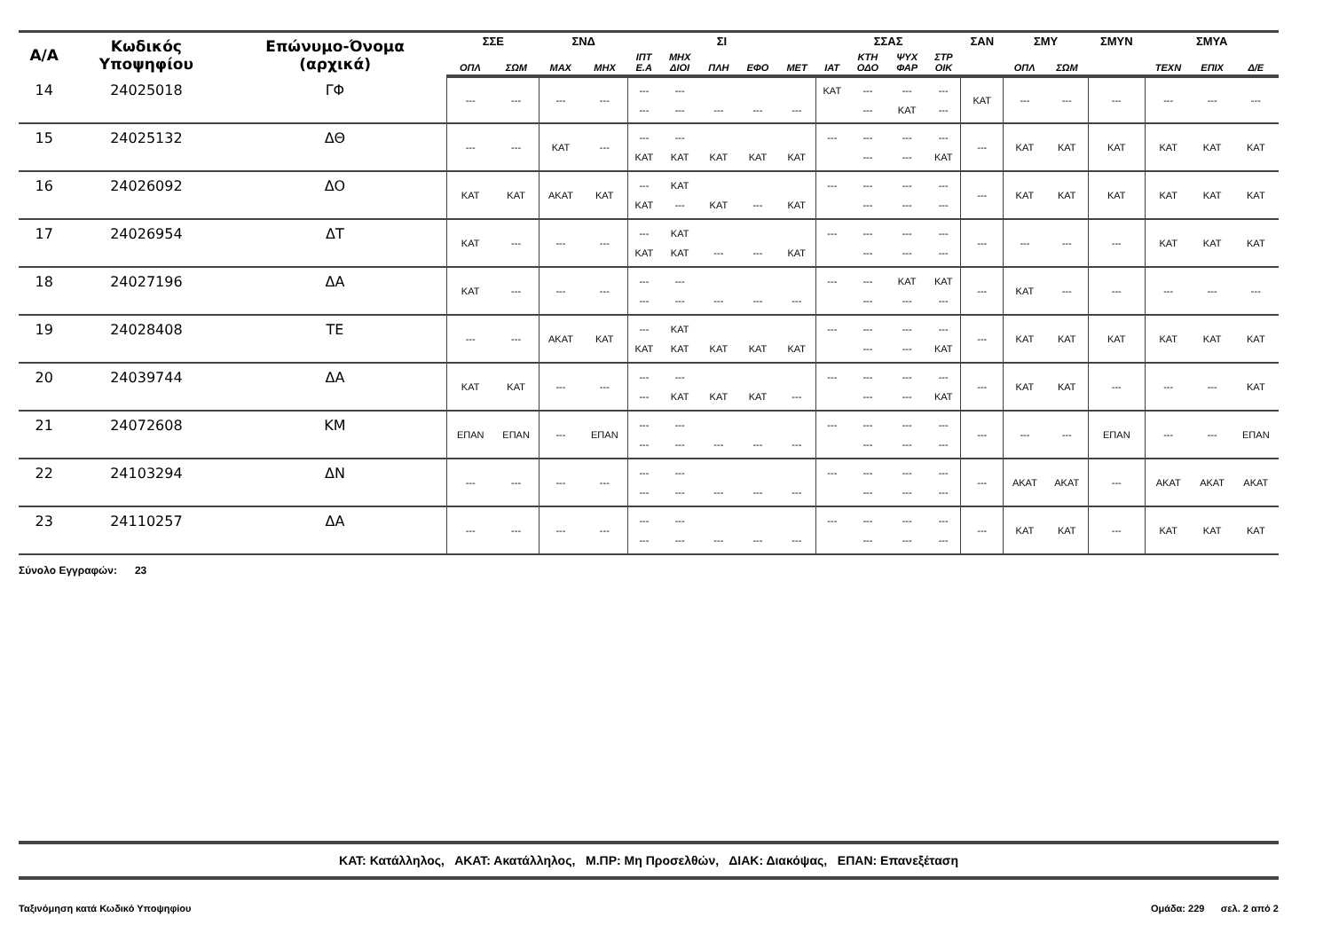| Α/Α | Κωδικός Υποψηφίου | Επώνυμο-Όνομα (αρχικά) | ΣΣΕ | | ΣΝΔ | | ΣΙ | | | | | ΣΣΑΣ | | | | ΣΑΝ | ΣΜΥ | | ΣΜΥΝ | ΣΜΥΑ | | |
| --- | --- | --- | --- | --- | --- | --- | --- | --- | --- | --- | --- | --- | --- | --- | --- | --- | --- | --- | --- | --- | --- | --- |
| | | | ΟΠΛ | ΣΩΜ | ΜΑΧ | ΜΗΧ | ΙΠΤ Ε.Α | ΜΗΧ ΔΙΟΙ | ΠΛΗ | ΕΦΟ | ΜΕΤ | ΙΑΤ | ΚΤΗ ΟΔΟ | ΨΥΧ ΦΑΡ | ΣΤΡ ΟΙΚ | | ΟΠΛ | ΣΩΜ | | ΤΕΧΝ | ΕΠΙΧ | Δ/Ε |
| 14 | 24025018 | ΓΦ | --- | --- | --- | --- | --- --- | --- --- | --- | --- | --- | ΚΑΤ | --- --- | --- ΚΑΤ | --- --- | ΚΑΤ | --- | --- | --- | --- | --- | --- |
| 15 | 24025132 | ΔΘ | --- | --- | ΚΑΤ | --- | --- ΚΑΤ | --- ΚΑΤ | ΚΑΤ | ΚΑΤ | ΚΑΤ | --- | --- --- | --- --- | --- ΚΑΤ | --- | ΚΑΤ | ΚΑΤ | ΚΑΤ | ΚΑΤ | ΚΑΤ | ΚΑΤ |
| 16 | 24026092 | ΔΟ | ΚΑΤ | ΚΑΤ | ΑΚΑΤ | ΚΑΤ | --- ΚΑΤ | ΚΑΤ --- | ΚΑΤ | --- | ΚΑΤ | --- | --- --- | --- --- | --- --- | --- | ΚΑΤ | ΚΑΤ | ΚΑΤ | ΚΑΤ | ΚΑΤ | ΚΑΤ |
| 17 | 24026954 | ΔΤ | ΚΑΤ | --- | --- | --- | --- ΚΑΤ | ΚΑΤ ΚΑΤ | --- | --- | ΚΑΤ | --- | --- --- | --- --- | --- --- | --- | --- | --- | --- | ΚΑΤ | ΚΑΤ | ΚΑΤ |
| 18 | 24027196 | ΔΑ | ΚΑΤ | --- | --- | --- | --- --- | --- --- | --- | --- | --- | --- | --- --- | ΚΑΤ --- | ΚΑΤ --- | --- | ΚΑΤ | --- | --- | --- | --- | --- |
| 19 | 24028408 | ΤΕ | --- | --- | ΑΚΑΤ | ΚΑΤ | --- ΚΑΤ | ΚΑΤ ΚΑΤ | ΚΑΤ | ΚΑΤ | ΚΑΤ | --- | --- --- | --- --- | --- ΚΑΤ | --- | ΚΑΤ | ΚΑΤ | ΚΑΤ | ΚΑΤ | ΚΑΤ | ΚΑΤ |
| 20 | 24039744 | ΔΑ | ΚΑΤ | ΚΑΤ | --- | --- | --- --- | --- ΚΑΤ | ΚΑΤ | ΚΑΤ | --- | --- | --- --- | --- --- | --- ΚΑΤ | --- | ΚΑΤ | ΚΑΤ | --- | --- | --- | ΚΑΤ |
| 21 | 24072608 | ΚΜ | ΕΠΑΝ | ΕΠΑΝ | --- | ΕΠΑΝ | --- --- | --- --- | --- | --- | --- | --- | --- --- | --- --- | --- --- | --- | --- | --- | ΕΠΑΝ | --- | --- | ΕΠΑΝ |
| 22 | 24103294 | ΔΝ | --- | --- | --- | --- | --- --- | --- --- | --- | --- | --- | --- | --- --- | --- --- | --- --- | --- | ΑΚΑΤ | ΑΚΑΤ | --- | ΑΚΑΤ | ΑΚΑΤ | ΑΚΑΤ |
| 23 | 24110257 | ΔΑ | --- | --- | --- | --- | --- --- | --- --- | --- | --- | --- | --- | --- --- | --- --- | --- --- | --- | ΚΑΤ | ΚΑΤ | --- | ΚΑΤ | ΚΑΤ | ΚΑΤ |
Σύνολο Εγγραφών: 23
ΚΑΤ: Κατάλληλος, ΑΚΑΤ: Ακατάλληλος, Μ.ΠΡ: Μη Προσελθών, ΔΙΑΚ: Διακόψας, ΕΠΑΝ: Επανεξέταση
Ταξινόμηση κατά Κωδικό Υποψηφίου Ομάδα: 229 σελ. 2 από 2